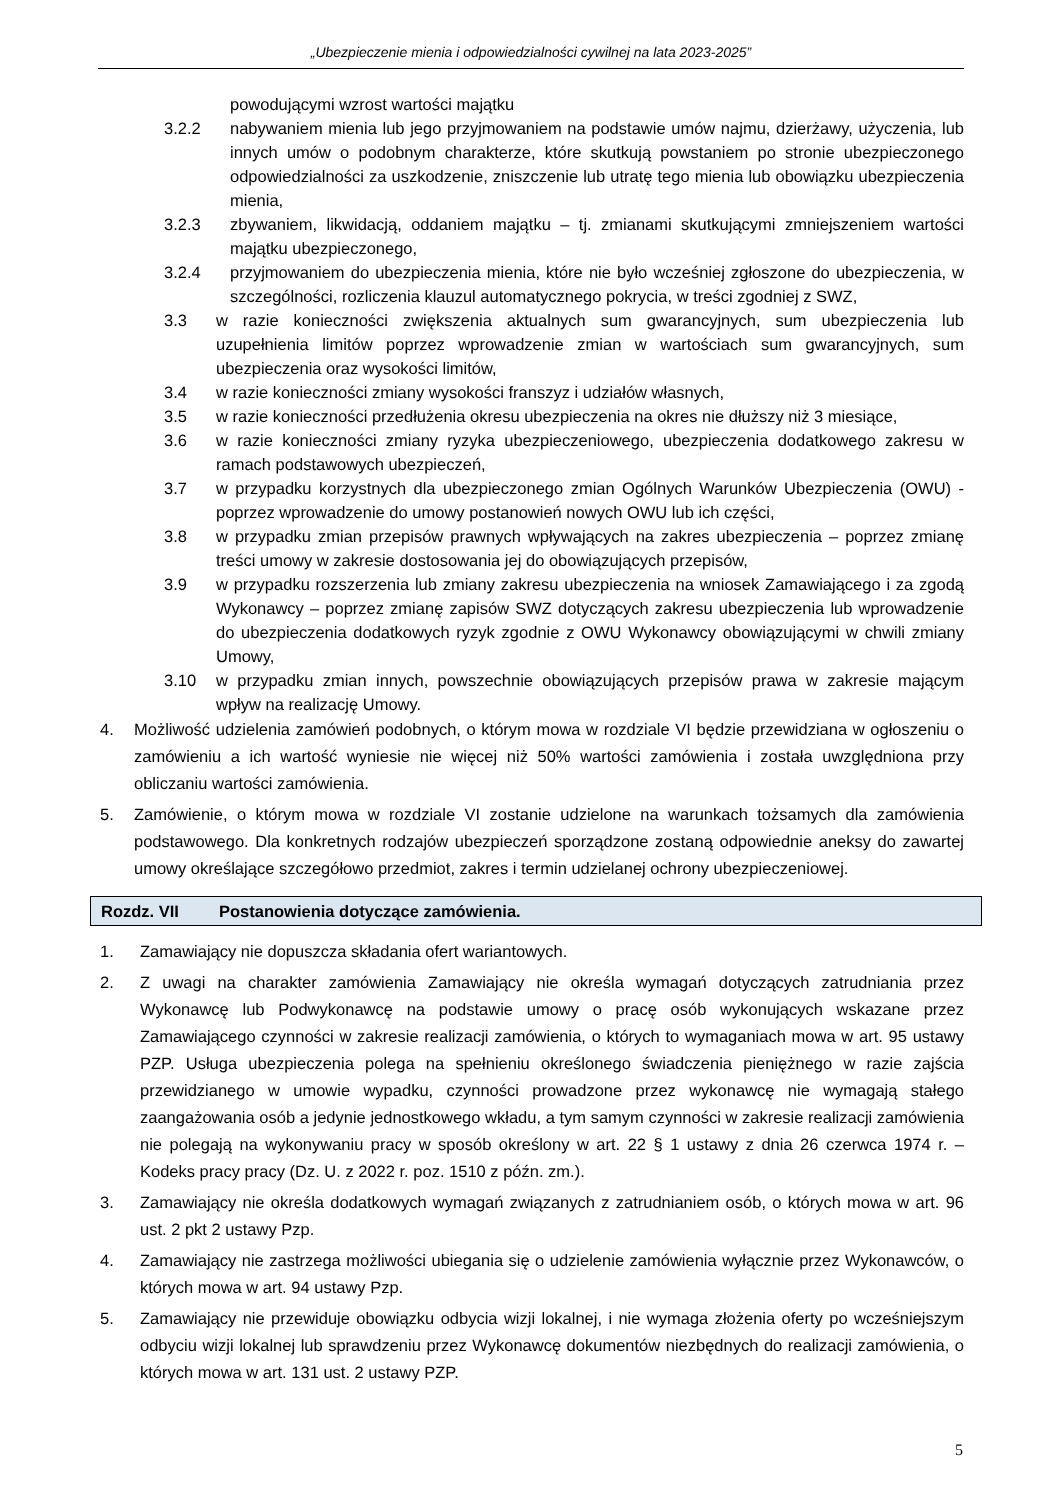„Ubezpieczenie mienia i odpowiedzialności cywilnej na lata 2023-2025”
powodującymi wzrost wartości majątku
3.2.2 nabywaniem mienia lub jego przyjmowaniem na podstawie umów najmu, dzierżawy, użyczenia, lub innych umów o podobnym charakterze, które skutkują powstaniem po stronie ubezpieczonego odpowiedzialności za uszkodzenie, zniszczenie lub utratę tego mienia lub obowiązku ubezpieczenia mienia,
3.2.3 zbywaniem, likwidacją, oddaniem majątku – tj. zmianami skutkującymi zmniejszeniem wartości majątku ubezpieczonego,
3.2.4 przyjmowaniem do ubezpieczenia mienia, które nie było wcześniej zgłoszone do ubezpieczenia, w szczególności, rozliczenia klauzul automatycznego pokrycia, w treści zgodniej z SWZ,
3.3 w razie konieczności zwiększenia aktualnych sum gwarancyjnych, sum ubezpieczenia lub uzupełnienia limitów poprzez wprowadzenie zmian w wartościach sum gwarancyjnych, sum ubezpieczenia oraz wysokości limitów,
3.4 w razie konieczności zmiany wysokości franszyz i udziałów własnych,
3.5 w razie konieczności przedłużenia okresu ubezpieczenia na okres nie dłuższy niż 3 miesiące,
3.6 w razie konieczności zmiany ryzyka ubezpieczeniowego, ubezpieczenia dodatkowego zakresu w ramach podstawowych ubezpieczeń,
3.7 w przypadku korzystnych dla ubezpieczonego zmian Ogólnych Warunków Ubezpieczenia (OWU) - poprzez wprowadzenie do umowy postanowień nowych OWU lub ich części,
3.8 w przypadku zmian przepisów prawnych wpływających na zakres ubezpieczenia – poprzez zmianę treści umowy w zakresie dostosowania jej do obowiązujących przepisów,
3.9 w przypadku rozszerzenia lub zmiany zakresu ubezpieczenia na wniosek Zamawiającego i za zgodą Wykonawcy – poprzez zmianę zapisów SWZ dotyczących zakresu ubezpieczenia lub wprowadzenie do ubezpieczenia dodatkowych ryzyk zgodnie z OWU Wykonawcy obowiązującymi w chwili zmiany Umowy,
3.10 w przypadku zmian innych, powszechnie obowiązujących przepisów prawa w zakresie mającym wpływ na realizację Umowy.
4. Możliwość udzielenia zamówień podobnych, o którym mowa w rozdziale VI będzie przewidziana w ogłoszeniu o zamówieniu a ich wartość wyniesie nie więcej niż 50% wartości zamówienia i została uwzględniona przy obliczaniu wartości zamówienia.
5. Zamówienie, o którym mowa w rozdziale VI zostanie udzielone na warunkach tożsamych dla zamówienia podstawowego. Dla konkretnych rodzajów ubezpieczeń sporządzone zostaną odpowiednie aneksy do zawartej umowy określające szczegółowo przedmiot, zakres i termin udzielanej ochrony ubezpieczeniowej.
Rozdz. VII Postanowienia dotyczące zamówienia.
1. Zamawiający nie dopuszcza składania ofert wariantowych.
2. Z uwagi na charakter zamówienia Zamawiający nie określa wymagań dotyczących zatrudniania przez Wykonawcę lub Podwykonawcę na podstawie umowy o pracę osób wykonujących wskazane przez Zamawiającego czynności w zakresie realizacji zamówienia, o których to wymaganiach mowa w art. 95 ustawy PZP. Usługa ubezpieczenia polega na spełnieniu określonego świadczenia pieniężnego w razie zajścia przewidzianego w umowie wypadku, czynności prowadzone przez wykonawcę nie wymagają stałego zaangażowania osób a jedynie jednostkowego wkładu, a tym samym czynności w zakresie realizacji zamówienia nie polegają na wykonywaniu pracy w sposób określony w art. 22 § 1 ustawy z dnia 26 czerwca 1974 r. – Kodeks pracy pracy (Dz. U. z 2022 r. poz. 1510 z późn. zm.).
3. Zamawiający nie określa dodatkowych wymagań związanych z zatrudnianiem osób, o których mowa w art. 96 ust. 2 pkt 2 ustawy Pzp.
4. Zamawiający nie zastrzega możliwości ubiegania się o udzielenie zamówienia wyłącznie przez Wykonawców, o których mowa w art. 94 ustawy Pzp.
5. Zamawiający nie przewiduje obowiązku odbycia wizji lokalnej, i nie wymaga złożenia oferty po wcześniejszym odbyciu wizji lokalnej lub sprawdzeniu przez Wykonawcę dokumentów niezbędnych do realizacji zamówienia, o których mowa w art. 131 ust. 2 ustawy PZP.
5